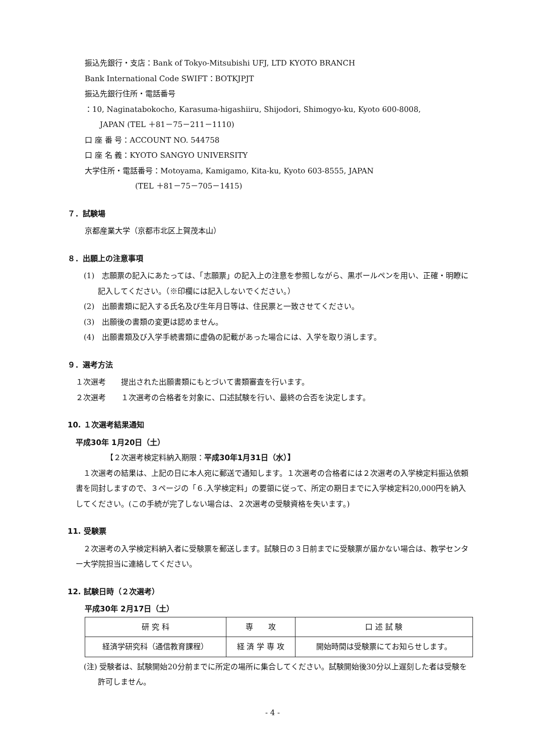振込先銀行・支店：Bank of Tokyo-Mitsubishi UFJ, LTD KYOTO BRANCH
Bank International Code SWIFT：BOTKJPJT
振込先銀行住所・電話番号
：10, Naginatabokocho, Karasuma-higashiiru, Shijodori, Shimogyo-ku, Kyoto 600-8008,
JAPAN (TEL ＋81－75－211－1110)
口 座 番 号：ACCOUNT NO. 544758
口 座 名 義：KYOTO SANGYO UNIVERSITY
大学住所・電話番号：Motoyama, Kamigamo, Kita-ku, Kyoto 603-8555, JAPAN
(TEL ＋81－75－705－1415)
７．試験場
京都産業大学（京都市北区上賀茂本山）
８．出願上の注意事項
(1)　志願票の記入にあたっては、「志願票」の記入上の注意を参照しながら、黒ボールペンを用い、正確・明瞭に記入してください。（※印欄には記入しないでください。）
(2)　出願書類に記入する氏名及び生年月日等は、住民票と一致させてください。
(3)　出願後の書類の変更は認めません。
(4)　出願書類及び入学手続書類に虚偽の記載があった場合には、入学を取り消します。
９．選考方法
１次選考　　提出された出願書類にもとづいて書類審査を行います。
２次選考　　１次選考の合格者を対象に、口述試験を行い、最終の合否を決定します。
10. １次選考結果通知
平成30年 1月20日（土）
【２次選考検定料納入期限：平成30年1月31日（水）】
　１次選考の結果は、上記の日に本人宛に郵送で通知します。１次選考の合格者には２次選考の入学検定料振込依頼書を同封しますので、３ページの「６.入学検定料」の要領に従って、所定の期日までに入学検定料20,000円を納入してください。(この手続が完了しない場合は、２次選考の受験資格を失います。)
11. 受験票
　２次選考の入学検定料納入者に受験票を郵送します。試験日の３日前までに受験票が届かない場合は、教学センター大学院担当に連絡してください。
12. 試験日時（２次選考）
平成30年 2月17日（土）
| 研 究 科 | 専 攻 | 口 述 試 験 |
| --- | --- | --- |
| 経済学研究科（通信教育課程） | 経 済 学 専 攻 | 開始時間は受験票にてお知らせします。 |
(注) 受験者は、試験開始20分前までに所定の場所に集合してください。試験開始後30分以上遅刻した者は受験を許可しません。
- 4 -